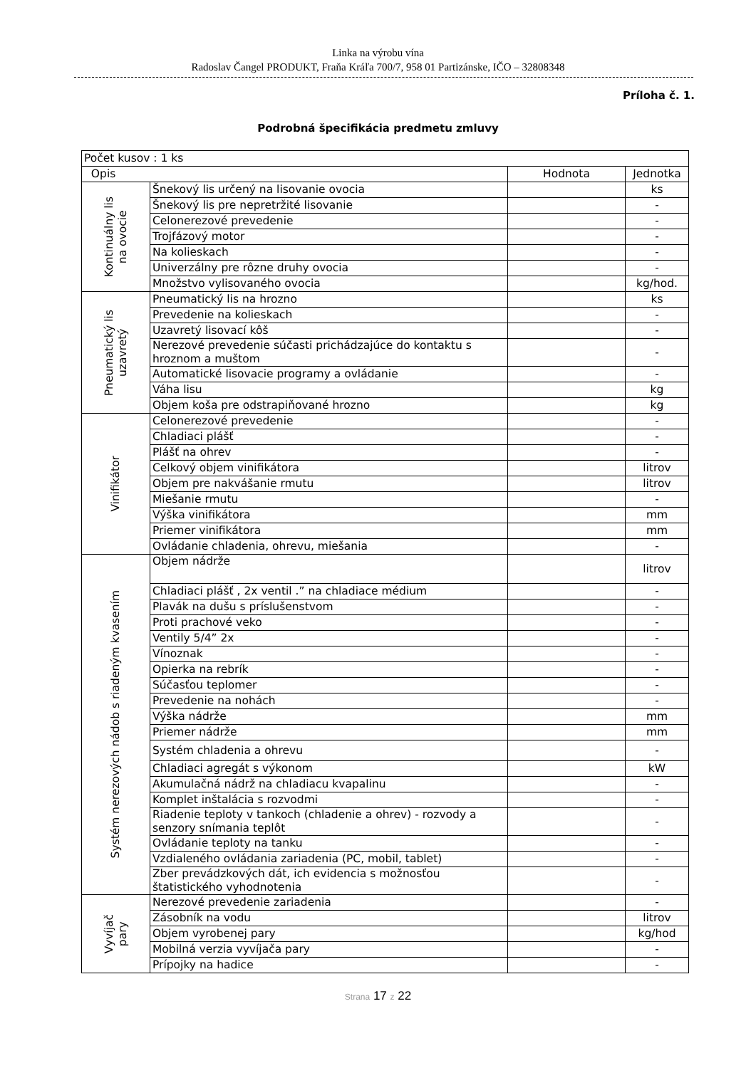Linka na výrobu vína
Radoslav Čangel PRODUKT, Fraňa Kráľa 700/7, 958 01 Partizánske, IČO – 32808348
Príloha č. 1.
Podrobná špecifikácia predmetu zmluvy
| Počet kusov : 1 ks | | | |
| Opis | | Hodnota | Jednotka |
| Kontinuálny lis na ovocie | Šnekový lis určený na lisovanie ovocia | | ks |
| | Šnekový lis pre nepretržité lisovanie | | - |
| | Celonerezové prevedenie | | - |
| | Trojfázový motor | | - |
| | Na kolieskach | | - |
| | Univerzálny pre rôzne druhy ovocia | | - |
| | Množstvo vylisovaného ovocia | | kg/hod. |
| Pneumatický lis uzavretý | Pneumatický lis na hrozno | | ks |
| | Prevedenie na kolieskach | | - |
| | Uzavretý lisovací kôš | | - |
| | Nerezové prevedenie súčasti prichádzajúce do kontaktu s hroznom a muštom | | - |
| | Automatické lisovacie programy a ovládanie | | - |
| | Váha lisu | | kg |
| | Objem koša pre odstrapiňované hrozno | | kg |
| Vinifikátor | Celonerezové prevedenie | | - |
| | Chladiaci plášť | | - |
| | Plášť na ohrev | | - |
| | Celkový objem vinifikátora | | litrov |
| | Objem pre nakvášanie rmutu | | litrov |
| | Miešanie rmutu | | - |
| | Výška vinifikátora | | mm |
| | Priemer vinifikátora | | mm |
| | Ovládanie chladenia, ohrevu, miešania | | - |
| Systém nerezových nádob s riadeným kvasením | Objem nádrže | | litrov |
| | Chladiaci plášť , 2x ventil .” na chladiace médium | | - |
| | Plavák na dušu s príslušenstvom | | - |
| | Proti prachové veko | | - |
| | Ventily 5/4” 2x | | - |
| | Vínoznak | | - |
| | Opierka na rebrík | | - |
| | Súčasťou teplomer | | - |
| | Prevedenie na nohách | | - |
| | Výška nádrže | | mm |
| | Priemer nádrže | | mm |
| | Systém chladenia a ohrevu | | - |
| | Chladiaci agregát s výkonom | | kW |
| | Akumulačná nádrž na chladiacu kvapalinu | | - |
| | Komplet inštalácia s rozvodmi | | - |
| | Riadenie teploty v tankoch (chladenie a ohrev) - rozvody a senzory snímania teplôt | | - |
| | Ovládanie teploty na tanku | | - |
| | Vzdialeného ovládania zariadenia (PC, mobil, tablet) | | - |
| | Zber prevádzkových dát, ich evidencia s možnosťou štatistického vyhodnotenia | | - |
| Vyvíjač pary | Nerezové prevedenie zariadenia | | - |
| | Zásobník na vodu | | litrov |
| | Objem vyrobenej pary | | kg/hod |
| | Mobilná verzia vyvíjača pary | | - |
| | Prípojky na hadice | | - |
Strana 17 z 22